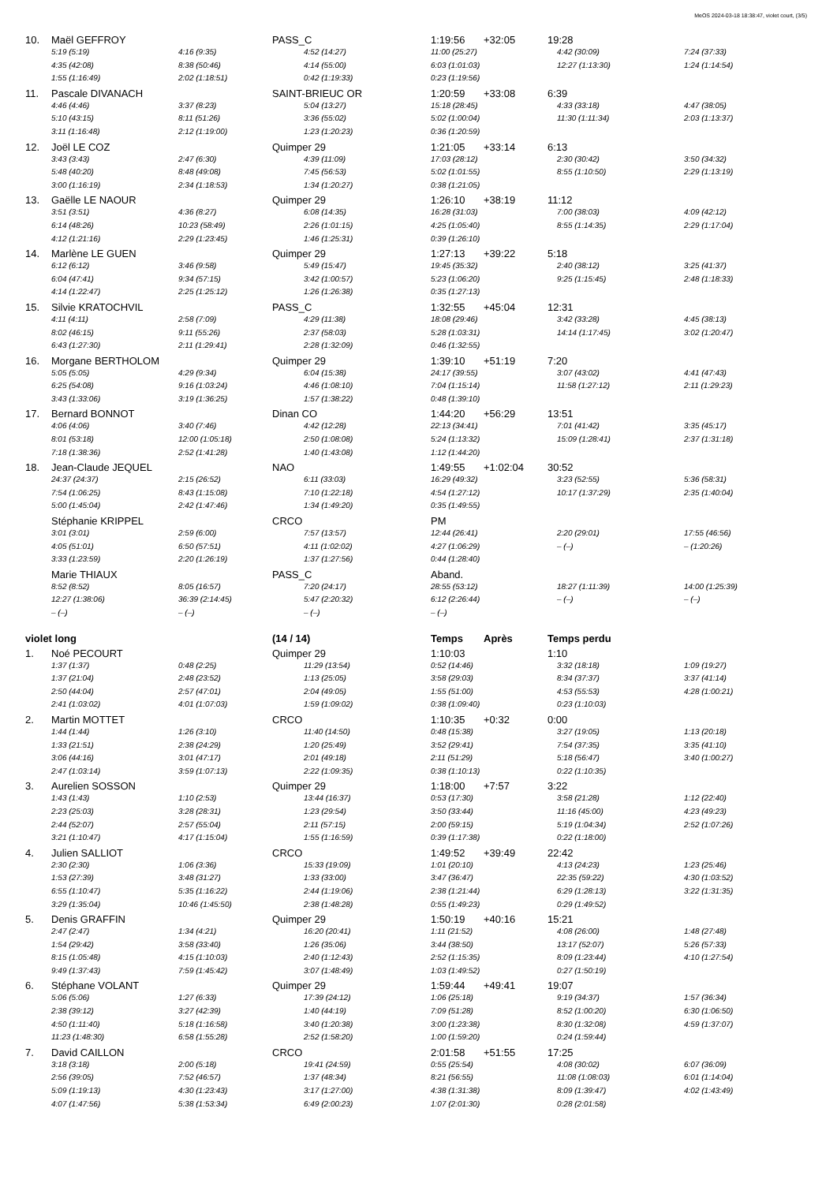MeOS 2024-03-18 18:38:47, violet court, (3/5)
| 10. | Maël GEFFROY | | PASS_C | 1:19:56 +32:05 | 19:28 | |
| | 5:19 (5:19) | 4:16 (9:35) | 4:52 (14:27) | 11:00 (25:27) | 4:42 (30:09) | 7:24 (37:33) |
| | 4:35 (42:08) | 8:38 (50:46) | 4:14 (55:00) | 6:03 (1:01:03) | 12:27 (1:13:30) | 1:24 (1:14:54) |
| | 1:55 (1:16:49) | 2:02 (1:18:51) | 0:42 (1:19:33) | 0:23 (1:19:56) | | |
| 11. | Pascale DIVANACH | | SAINT-BRIEUC OR | 1:20:59 +33:08 | 6:39 | |
| | 4:46 (4:46) | 3:37 (8:23) | 5:04 (13:27) | 15:18 (28:45) | 4:33 (33:18) | 4:47 (38:05) |
| | 5:10 (43:15) | 8:11 (51:26) | 3:36 (55:02) | 5:02 (1:00:04) | 11:30 (1:11:34) | 2:03 (1:13:37) |
| | 3:11 (1:16:48) | 2:12 (1:19:00) | 1:23 (1:20:23) | 0:36 (1:20:59) | | |
| 12. | Joël LE COZ | | Quimper 29 | 1:21:05 +33:14 | 6:13 | |
| | 3:43 (3:43) | 2:47 (6:30) | 4:39 (11:09) | 17:03 (28:12) | 2:30 (30:42) | 3:50 (34:32) |
| | 5:48 (40:20) | 8:48 (49:08) | 7:45 (56:53) | 5:02 (1:01:55) | 8:55 (1:10:50) | 2:29 (1:13:19) |
| | 3:00 (1:16:19) | 2:34 (1:18:53) | 1:34 (1:20:27) | 0:38 (1:21:05) | | |
| 13. | Gaëlle LE NAOUR | | Quimper 29 | 1:26:10 +38:19 | 11:12 | |
| | 3:51 (3:51) | 4:36 (8:27) | 6:08 (14:35) | 16:28 (31:03) | 7:00 (38:03) | 4:09 (42:12) |
| | 6:14 (48:26) | 10:23 (58:49) | 2:26 (1:01:15) | 4:25 (1:05:40) | 8:55 (1:14:35) | 2:29 (1:17:04) |
| | 4:12 (1:21:16) | 2:29 (1:23:45) | 1:46 (1:25:31) | 0:39 (1:26:10) | | |
| 14. | Marlène LE GUEN | | Quimper 29 | 1:27:13 +39:22 | 5:18 | |
| | 6:12 (6:12) | 3:46 (9:58) | 5:49 (15:47) | 19:45 (35:32) | 2:40 (38:12) | 3:25 (41:37) |
| | 6:04 (47:41) | 9:34 (57:15) | 3:42 (1:00:57) | 5:23 (1:06:20) | 9:25 (1:15:45) | 2:48 (1:18:33) |
| | 4:14 (1:22:47) | 2:25 (1:25:12) | 1:26 (1:26:38) | 0:35 (1:27:13) | | |
| 15. | Silvie KRATOCHVIL | | PASS_C | 1:32:55 +45:04 | 12:31 | |
| | 4:11 (4:11) | 2:58 (7:09) | 4:29 (11:38) | 18:08 (29:46) | 3:42 (33:28) | 4:45 (38:13) |
| | 8:02 (46:15) | 9:11 (55:26) | 2:37 (58:03) | 5:28 (1:03:31) | 14:14 (1:17:45) | 3:02 (1:20:47) |
| | 6:43 (1:27:30) | 2:11 (1:29:41) | 2:28 (1:32:09) | 0:46 (1:32:55) | | |
| 16. | Morgane BERTHOLOM | | Quimper 29 | 1:39:10 +51:19 | 7:20 | |
| | 5:05 (5:05) | 4:29 (9:34) | 6:04 (15:38) | 24:17 (39:55) | 3:07 (43:02) | 4:41 (47:43) |
| | 6:25 (54:08) | 9:16 (1:03:24) | 4:46 (1:08:10) | 7:04 (1:15:14) | 11:58 (1:27:12) | 2:11 (1:29:23) |
| | 3:43 (1:33:06) | 3:19 (1:36:25) | 1:57 (1:38:22) | 0:48 (1:39:10) | | |
| 17. | Bernard BONNOT | | Dinan CO | 1:44:20 +56:29 | 13:51 | |
| | 4:06 (4:06) | 3:40 (7:46) | 4:42 (12:28) | 22:13 (34:41) | 7:01 (41:42) | 3:35 (45:17) |
| | 8:01 (53:18) | 12:00 (1:05:18) | 2:50 (1:08:08) | 5:24 (1:13:32) | 15:09 (1:28:41) | 2:37 (1:31:18) |
| | 7:18 (1:38:36) | 2:52 (1:41:28) | 1:40 (1:43:08) | 1:12 (1:44:20) | | |
| 18. | Jean-Claude JEQUEL | | NAO | 1:49:55 +1:02:04 | 30:52 | |
| | 24:37 (24:37) | 2:15 (26:52) | 6:11 (33:03) | 16:29 (49:32) | 3:23 (52:55) | 5:36 (58:31) |
| | 7:54 (1:06:25) | 8:43 (1:15:08) | 7:10 (1:22:18) | 4:54 (1:27:12) | 10:17 (1:37:29) | 2:35 (1:40:04) |
| | 5:00 (1:45:04) | 2:42 (1:47:46) | 1:34 (1:49:20) | 0:35 (1:49:55) | | |
| | Stéphanie KRIPPEL | | CRCO | PM | | |
| | 3:01 (3:01) | 2:59 (6:00) | 7:57 (13:57) | 12:44 (26:41) | 2:20 (29:01) | 17:55 (46:56) |
| | 4:05 (51:01) | 6:50 (57:51) | 4:11 (1:02:02) | 4:27 (1:06:29) | – (–) | – (1:20:26) |
| | 3:33 (1:23:59) | 2:20 (1:26:19) | 1:37 (1:27:56) | 0:44 (1:28:40) | | |
| | Marie THIAUX | | PASS_C | Aband. | | |
| | 8:52 (8:52) | 8:05 (16:57) | 7:20 (24:17) | 28:55 (53:12) | 18:27 (1:11:39) | 14:00 (1:25:39) |
| | 12:27 (1:38:06) | 36:39 (2:14:45) | 5:47 (2:20:32) | 6:12 (2:26:44) | – (–) | – (–) |
| | – (–) | – (–) | – (–) | – (–) | | |
| violet long | | | (14 / 14) | Temps Après | Temps perdu | |
| 1. | Noé PECOURT | | Quimper 29 | 1:10:03 | 1:10 | |
| | 1:37 (1:37) | 0:48 (2:25) | 11:29 (13:54) | 0:52 (14:46) | 3:32 (18:18) | 1:09 (19:27) |
| | 1:37 (21:04) | 2:48 (23:52) | 1:13 (25:05) | 3:58 (29:03) | 8:34 (37:37) | 3:37 (41:14) |
| | 2:50 (44:04) | 2:57 (47:01) | 2:04 (49:05) | 1:55 (51:00) | 4:53 (55:53) | 4:28 (1:00:21) |
| | 2:41 (1:03:02) | 4:01 (1:07:03) | 1:59 (1:09:02) | 0:38 (1:09:40) | 0:23 (1:10:03) | |
| 2. | Martin MOTTET | | CRCO | 1:10:35 +0:32 | 0:00 | |
| | 1:44 (1:44) | 1:26 (3:10) | 11:40 (14:50) | 0:48 (15:38) | 3:27 (19:05) | 1:13 (20:18) |
| | 1:33 (21:51) | 2:38 (24:29) | 1:20 (25:49) | 3:52 (29:41) | 7:54 (37:35) | 3:35 (41:10) |
| | 3:06 (44:16) | 3:01 (47:17) | 2:01 (49:18) | 2:11 (51:29) | 5:18 (56:47) | 3:40 (1:00:27) |
| | 2:47 (1:03:14) | 3:59 (1:07:13) | 2:22 (1:09:35) | 0:38 (1:10:13) | 0:22 (1:10:35) | |
| 3. | Aurelien SOSSON | | Quimper 29 | 1:18:00 +7:57 | 3:22 | |
| | 1:43 (1:43) | 1:10 (2:53) | 13:44 (16:37) | 0:53 (17:30) | 3:58 (21:28) | 1:12 (22:40) |
| | 2:23 (25:03) | 3:28 (28:31) | 1:23 (29:54) | 3:50 (33:44) | 11:16 (45:00) | 4:23 (49:23) |
| | 2:44 (52:07) | 2:57 (55:04) | 2:11 (57:15) | 2:00 (59:15) | 5:19 (1:04:34) | 2:52 (1:07:26) |
| | 3:21 (1:10:47) | 4:17 (1:15:04) | 1:55 (1:16:59) | 0:39 (1:17:38) | 0:22 (1:18:00) | |
| 4. | Julien SALLIOT | | CRCO | 1:49:52 +39:49 | 22:42 | |
| | 2:30 (2:30) | 1:06 (3:36) | 15:33 (19:09) | 1:01 (20:10) | 4:13 (24:23) | 1:23 (25:46) |
| | 1:53 (27:39) | 3:48 (31:27) | 1:33 (33:00) | 3:47 (36:47) | 22:35 (59:22) | 4:30 (1:03:52) |
| | 6:55 (1:10:47) | 5:35 (1:16:22) | 2:44 (1:19:06) | 2:38 (1:21:44) | 6:29 (1:28:13) | 3:22 (1:31:35) |
| | 3:29 (1:35:04) | 10:46 (1:45:50) | 2:38 (1:48:28) | 0:55 (1:49:23) | 0:29 (1:49:52) | |
| 5. | Denis GRAFFIN | | Quimper 29 | 1:50:19 +40:16 | 15:21 | |
| | 2:47 (2:47) | 1:34 (4:21) | 16:20 (20:41) | 1:11 (21:52) | 4:08 (26:00) | 1:48 (27:48) |
| | 1:54 (29:42) | 3:58 (33:40) | 1:26 (35:06) | 3:44 (38:50) | 13:17 (52:07) | 5:26 (57:33) |
| | 8:15 (1:05:48) | 4:15 (1:10:03) | 2:40 (1:12:43) | 2:52 (1:15:35) | 8:09 (1:23:44) | 4:10 (1:27:54) |
| | 9:49 (1:37:43) | 7:59 (1:45:42) | 3:07 (1:48:49) | 1:03 (1:49:52) | 0:27 (1:50:19) | |
| 6. | Stéphane VOLANT | | Quimper 29 | 1:59:44 +49:41 | 19:07 | |
| | 5:06 (5:06) | 1:27 (6:33) | 17:39 (24:12) | 1:06 (25:18) | 9:19 (34:37) | 1:57 (36:34) |
| | 2:38 (39:12) | 3:27 (42:39) | 1:40 (44:19) | 7:09 (51:28) | 8:52 (1:00:20) | 6:30 (1:06:50) |
| | 4:50 (1:11:40) | 5:18 (1:16:58) | 3:40 (1:20:38) | 3:00 (1:23:38) | 8:30 (1:32:08) | 4:59 (1:37:07) |
| | 11:23 (1:48:30) | 6:58 (1:55:28) | 2:52 (1:58:20) | 1:00 (1:59:20) | 0:24 (1:59:44) | |
| 7. | David CAILLON | | CRCO | 2:01:58 +51:55 | 17:25 | |
| | 3:18 (3:18) | 2:00 (5:18) | 19:41 (24:59) | 0:55 (25:54) | 4:08 (30:02) | 6:07 (36:09) |
| | 2:56 (39:05) | 7:52 (46:57) | 1:37 (48:34) | 8:21 (56:55) | 11:08 (1:08:03) | 6:01 (1:14:04) |
| | 5:09 (1:19:13) | 4:30 (1:23:43) | 3:17 (1:27:00) | 4:38 (1:31:38) | 8:09 (1:39:47) | 4:02 (1:43:49) |
| | 4:07 (1:47:56) | 5:38 (1:53:34) | 6:49 (2:00:23) | 1:07 (2:01:30) | 0:28 (2:01:58) | |